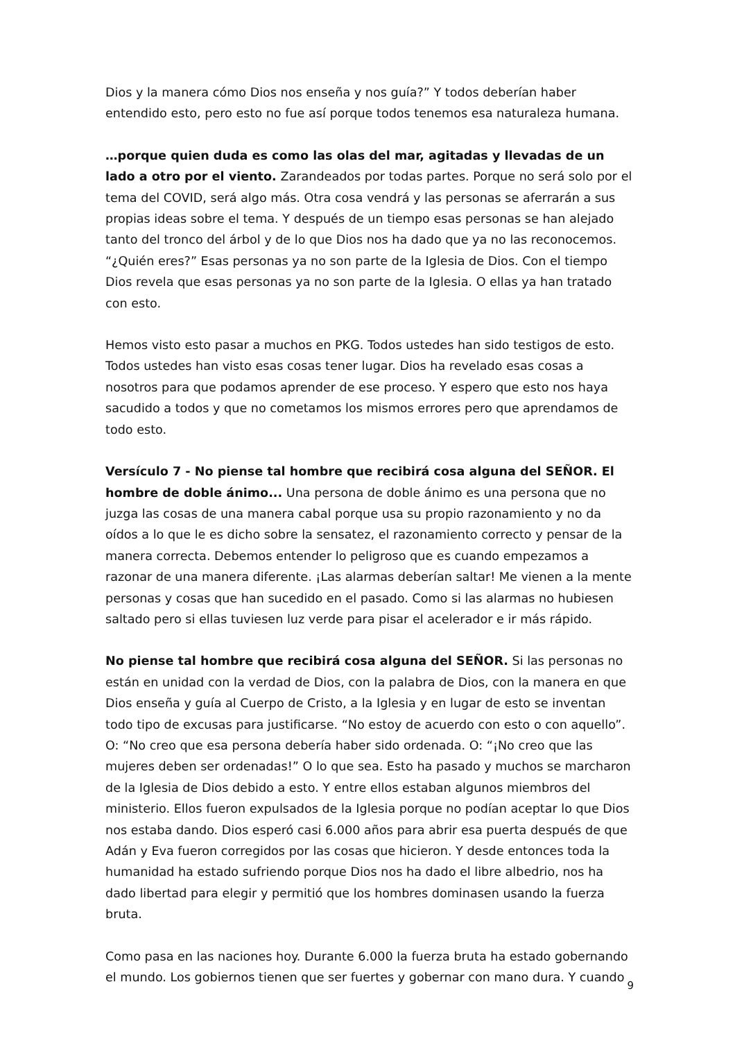Dios y la manera cómo Dios nos enseña y nos guía?” Y todos deberían haber entendido esto, pero esto no fue así porque todos tenemos esa naturaleza humana.
…porque quien duda es como las olas del mar, agitadas y llevadas de un lado a otro por el viento. Zarandeados por todas partes. Porque no será solo por el tema del COVID, será algo más. Otra cosa vendrá y las personas se aferrarán a sus propias ideas sobre el tema. Y después de un tiempo esas personas se han alejado tanto del tronco del árbol y de lo que Dios nos ha dado que ya no las reconocemos. “¿Quién eres?” Esas personas ya no son parte de la Iglesia de Dios. Con el tiempo Dios revela que esas personas ya no son parte de la Iglesia. O ellas ya han tratado con esto.
Hemos visto esto pasar a muchos en PKG. Todos ustedes han sido testigos de esto. Todos ustedes han visto esas cosas tener lugar. Dios ha revelado esas cosas a nosotros para que podamos aprender de ese proceso. Y espero que esto nos haya sacudido a todos y que no cometamos los mismos errores pero que aprendamos de todo esto.
Versículo 7 - No piense tal hombre que recibirá cosa alguna del SEÑOR. El hombre de doble ánimo... Una persona de doble ánimo es una persona que no juzga las cosas de una manera cabal porque usa su propio razonamiento y no da oídos a lo que le es dicho sobre la sensatez, el razonamiento correcto y pensar de la manera correcta. Debemos entender lo peligroso que es cuando empezamos a razonar de una manera diferente. ¡Las alarmas deberían saltar! Me vienen a la mente personas y cosas que han sucedido en el pasado. Como si las alarmas no hubiesen saltado pero si ellas tuviesen luz verde para pisar el acelerador e ir más rápido.
No piense tal hombre que recibirá cosa alguna del SEÑOR. Si las personas no están en unidad con la verdad de Dios, con la palabra de Dios, con la manera en que Dios enseña y guía al Cuerpo de Cristo, a la Iglesia y en lugar de esto se inventan todo tipo de excusas para justificarse. “No estoy de acuerdo con esto o con aquello”. O: “No creo que esa persona debería haber sido ordenada. O: “¡No creo que las mujeres deben ser ordenadas!” O lo que sea. Esto ha pasado y muchos se marcharon de la Iglesia de Dios debido a esto. Y entre ellos estaban algunos miembros del ministerio. Ellos fueron expulsados de la Iglesia porque no podían aceptar lo que Dios nos estaba dando. Dios esperó casi 6.000 años para abrir esa puerta después de que Adán y Eva fueron corregidos por las cosas que hicieron. Y desde entonces toda la humanidad ha estado sufriendo porque Dios nos ha dado el libre albedrio, nos ha dado libertad para elegir y permitió que los hombres dominasen usando la fuerza bruta.
Como pasa en las naciones hoy. Durante 6.000 la fuerza bruta ha estado gobernando el mundo. Los gobiernos tienen que ser fuertes y gobernar con mano dura. Y cuando
9